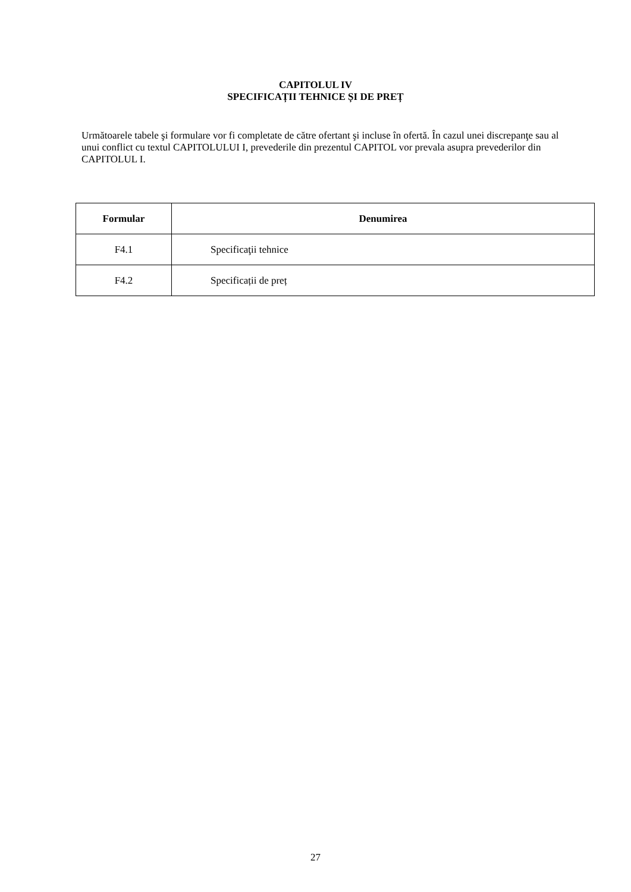CAPITOLUL IV
SPECIFICAȚII TEHNICE ȘI DE PREȚ
Următoarele tabele şi formulare vor fi completate de către ofertant şi incluse în ofertă. În cazul unei discrepanţe sau al unui conflict cu textul CAPITOLULUI I, prevederile din prezentul CAPITOL vor prevala asupra prevederilor din CAPITOLUL I.
| Formular | Denumirea |
| --- | --- |
| F4.1 | Specificaţii tehnice |
| F4.2 | Specificații de preț |
27